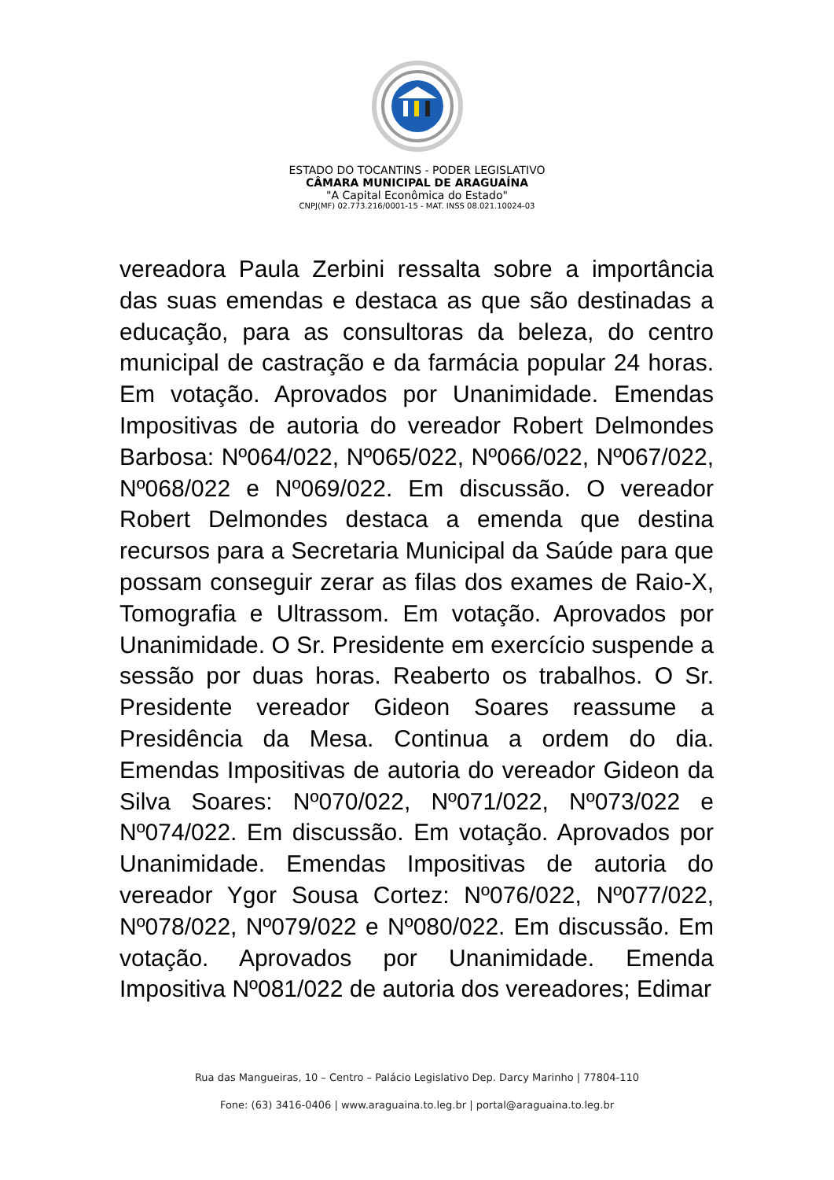ESTADO DO TOCANTINS - PODER LEGISLATIVO
CÂMARA MUNICIPAL DE ARAGUAÍNA
"A Capital Econômica do Estado"
CNPJ(MF) 02.773.216/0001-15 - MAT. INSS 08.021.10024-03
vereadora Paula Zerbini ressalta sobre a importância das suas emendas e destaca as que são destinadas a educação, para as consultoras da beleza, do centro municipal de castração e da farmácia popular 24 horas. Em votação. Aprovados por Unanimidade. Emendas Impositivas de autoria do vereador Robert Delmondes Barbosa: Nº064/022, Nº065/022, Nº066/022, Nº067/022, Nº068/022 e Nº069/022. Em discussão. O vereador Robert Delmondes destaca a emenda que destina recursos para a Secretaria Municipal da Saúde para que possam conseguir zerar as filas dos exames de Raio-X, Tomografia e Ultrassom. Em votação. Aprovados por Unanimidade. O Sr. Presidente em exercício suspende a sessão por duas horas. Reaberto os trabalhos. O Sr. Presidente vereador Gideon Soares reassume a Presidência da Mesa. Continua a ordem do dia. Emendas Impositivas de autoria do vereador Gideon da Silva Soares: Nº070/022, Nº071/022, Nº073/022 e Nº074/022. Em discussão. Em votação. Aprovados por Unanimidade. Emendas Impositivas de autoria do vereador Ygor Sousa Cortez: Nº076/022, Nº077/022, Nº078/022, Nº079/022 e Nº080/022. Em discussão. Em votação. Aprovados por Unanimidade. Emenda Impositiva Nº081/022 de autoria dos vereadores; Edimar
Rua das Mangueiras, 10 – Centro – Palácio Legislativo Dep. Darcy Marinho | 77804-110
Fone: (63) 3416-0406 | www.araguaina.to.leg.br | portal@araguaina.to.leg.br